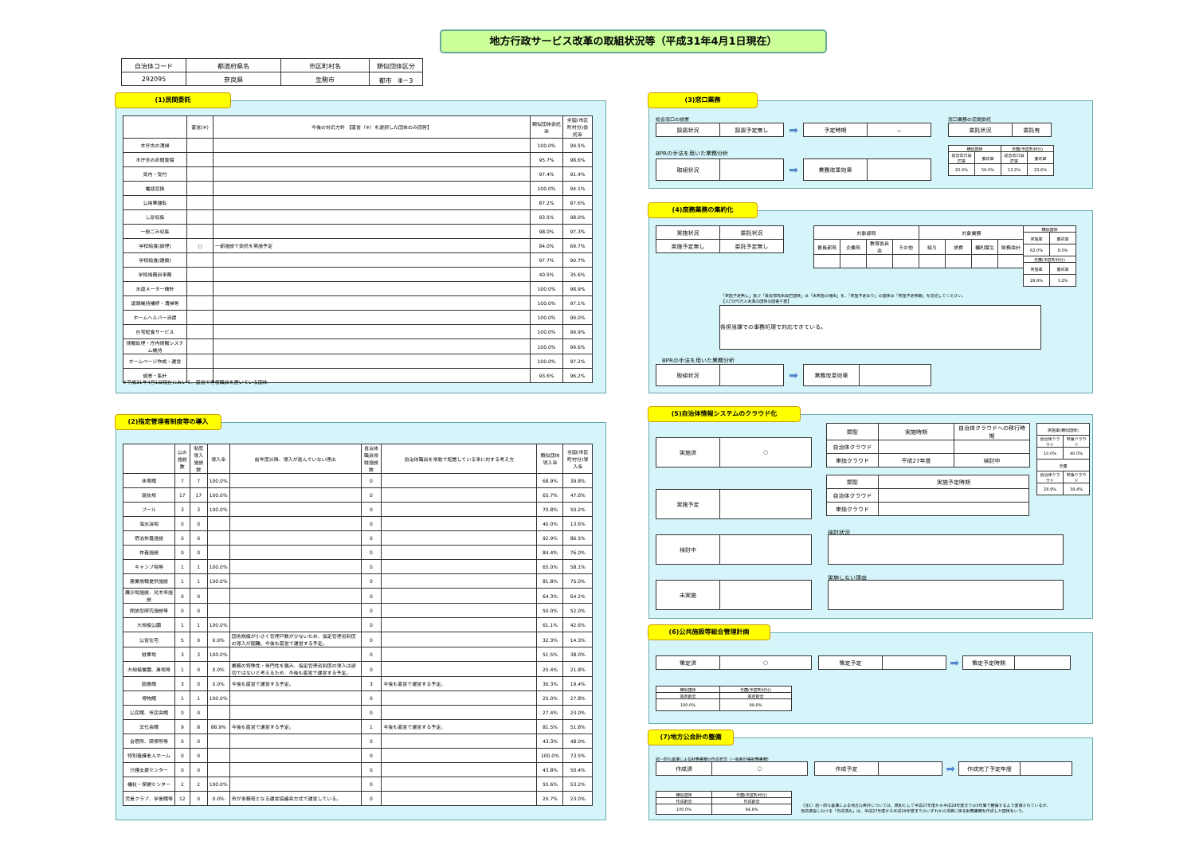地方行政サービス改革の取組状況等（平成31年4月1日現在）
| 自治体コード | 都道府県名 | 市区町村名 | 類似団体区分 |
| 292095 | 奈良県 | 生駒市 | 都市 Ⅲ－3 |
| | 直営(※) | 今後の対応方針 【直営（※）を選択した団体のみ回答】 | 類似団体委託率 | 全国(市区町村分)委託率 |
| --- | --- | --- | --- | --- |
| 本庁舎の清掃 | | | 100.0% | 99.5% |
| 本庁舎の夜間警備 | | | 95.7% | 98.6% |
| 案内・受付 | | | 97.4% | 91.4% |
| 電話交換 | | | 100.0% | 94.1% |
| 公用車運転 | | | 87.2% | 87.6% |
| し尿収集 | | | 93.5% | 98.0% |
| 一般ごみ収集 | | | 98.0% | 97.3% |
| 学校給食(調理) | ○ | 一部施設で委託を実施予定 | 84.0% | 69.7% |
| 学校給食(運搬) | | | 97.7% | 90.7% |
| 学校用務員事務 | | | 40.5% | 35.6% |
| 水道メーター検針 | | | 100.0% | 98.9% |
| 道路維持補修・清掃等 | | | 100.0% | 97.1% |
| ホームヘルパー派遣 | | | 100.0% | 99.0% |
| 在宅配食サービス | | | 100.0% | 99.9% |
| 情報処理・庁内情報システム維持 | | | 100.0% | 99.6% |
| ホームページ作成・運営 | | | 100.0% | 97.2% |
| 調査・集計 | | | 93.6% | 96.2% |
※平成31年4月1日現在において、直営で専任職員を置いている団体
(1)民間委託
| | 公の施設数 | 制度導入施設数 | 導入率 | 前年度以降、導入が進んでいない理由 | 自治体職員常駐施設数 | 自治体職員を常駐で配置している事に対する考え方 | 類似団体導入率 | 全国(市区町村分)導入率 |
| --- | --- | --- | --- | --- | --- | --- | --- | --- |
| 体育館 | 7 | 7 | 100.0% | | 0 | | 68.9% | 39.8% |
| 競技場 | 17 | 17 | 100.0% | | 0 | | 65.7% | 47.6% |
| プール | 3 | 3 | 100.0% | | 0 | | 70.8% | 50.2% |
| 海水浴場 | 0 | 0 | | | 0 | | 40.0% | 13.6% |
| 宿泊休養施設 | 0 | 0 | | | 0 | | 92.9% | 86.5% |
| 休養施設 | 0 | 0 | | | 0 | | 84.4% | 76.0% |
| キャンプ場等 | 1 | 1 | 100.0% | | 0 | | 65.0% | 58.1% |
| 産業情報提供施設 | 1 | 1 | 100.0% | | 0 | | 81.8% | 75.0% |
| 展示場施設、見本市施設 | 0 | 0 | | | 0 | | 64.3% | 64.2% |
| 開放型研究施設等 | 0 | 0 | | | 0 | | 50.0% | 52.0% |
| 大規模公園 | 1 | 1 | 100.0% | | 0 | | 61.1% | 42.6% |
| 公営住宅 | 5 | 0 | 0.0% | 団地規模が小さく管理戸数が少ないため、指定管理者制度の導入が困難。今後も直営で運営する予定。 | 0 | | 32.3% | 14.3% |
| 駐車場 | 3 | 3 | 100.0% | | 0 | | 51.5% | 38.0% |
| 大規模霊園、斎場等 | 1 | 0 | 0.0% | 業務の特殊性・専門性を鑑み、指定管理者制度の導入は適切ではないと考えるため、今後も直営で運営する予定。 | 0 | | 25.4% | 21.8% |
| 図書館 | 3 | 0 | 0.0% | 今後も直営で運営する予定。 | 3 | 今後も直営で運営する予定。 | 30.3% | 19.4% |
| 博物館 | 1 | 1 | 100.0% | | 0 | | 25.0% | 27.8% |
| 公民館、市民会館 | 0 | 0 | | | 0 | | 27.4% | 23.0% |
| 文化会館 | 9 | 8 | 88.9% | 今後も直営で運営する予定。 | 1 | 今後も直営で運営する予定。 | 81.5% | 51.8% |
| 合宿所、研修所等 | 0 | 0 | | | 0 | | 43.3% | 48.0% |
| 特別養護老人ホーム | 0 | 0 | | | 0 | | 100.0% | 73.5% |
| 介護支援センター | 0 | 0 | | | 0 | | 43.8% | 50.4% |
| 福祉・保健センター | 2 | 2 | 100.0% | | 0 | | 55.6% | 53.2% |
| 児童クラブ、学童館等 | 12 | 0 | 0.0% | 市が事務局となる運営協議会方式で運営している。 | 0 | | 20.7% | 23.0% |
(2)指定管理者制度等の導入
総合窓口の設置
| 設置状況 | 設置予定無し | ➡ | 予定時期 | － |
BPRの手法を用いた業務分析
| 取組状況 | | ➡ | 業務改革効果 | |
窓口業務の民間委託
| 委託状況 | 委託有 |
| 類似団体 | | 全国(市区町村分) | |
| 総合窓口設置率 | 委託率 | 総合窓口設置率 | 委託率 |
| 20.0% | 56.0% | 13.2% | 23.6% |
(3)窓口業務
| 実施状況 | 委託状況 |
| 実施予定無し | 委託予定無し |
| 対象部局 | | | | 対象業務 | | | |
| 首長部局 | 企業局 | 教育委員会 | その他 | 給与 | 旅費 | 福利厚生 | 財務会計 |
| 類似団体 | |
| 実施率 | 委託率 |
| 62.0% | 8.0% |
| 全国(市区町村分) | |
| 実施率 | 委託率 |
| 28.9% | 3.2% |
「実施予定無し」及び「首長部局未設置団体」は「未実施の理由」を、「実施予定あり」の団体は「実施予定時期」を記述してください。
【人口が5万人未満の団体は回答不要】
各担当課での事務処理で対応できている。
BPRの手法を用いた業務分析
| 取組状況 | | ➡ | 業務改革効果 | |
(4)庶務業務の集約化
| 類型 | 実施時期 | 自治体クラウドへの移行時期 |
| 自治体クラウド | | |
| 単独クラウド | 平成27年度 | 検討中 |
| 実施済 | ○ |
| 類型 | 実施予定時期 |
| 自治体クラウド | |
| 単独クラウド | |
| 実施予定 | |
検討状況
| 検討中 | | | |
実施しない理由
| 未実施 | | | |
| 実施率(類似団体) | |
| 自治体クラウド | 単独クラウド |
| 10.0% | 40.0% |
| 全国 | |
| 自治体クラウド | 単独クラウド |
| 28.9% | 39.4% |
(5)自治体情報システムのクラウド化
| 策定済 | ○ | | 策定予定 | | ➡ | 策定予定時期 | |
| 類似団体 | 全国(市区町村分) |
| 策定割合 | 策定割合 |
| 100.0% | 99.8% |
(6)公共施設等総合管理計画
統一的な基準による財務書類の作成状況（一般会計等財務書類）
| 作成済 | ○ | | 作成予定 | | ➡ | 作成完了予定年度 | |
| 類似団体 | 全国(市区町村分) |
| 作成割合 | 作成割合 |
| 100.0% | 94.8% |
（注1）統一的な基準による地方公会計については、原則として平成27年度から平成29年度までの3年間で整備するよう要請されているが、
当該調査における「作成済み」は、平成27年度から平成29年度までのいずれかの決算に係る財務書類を作成した団体をいう。
(7)地方公会計の整備